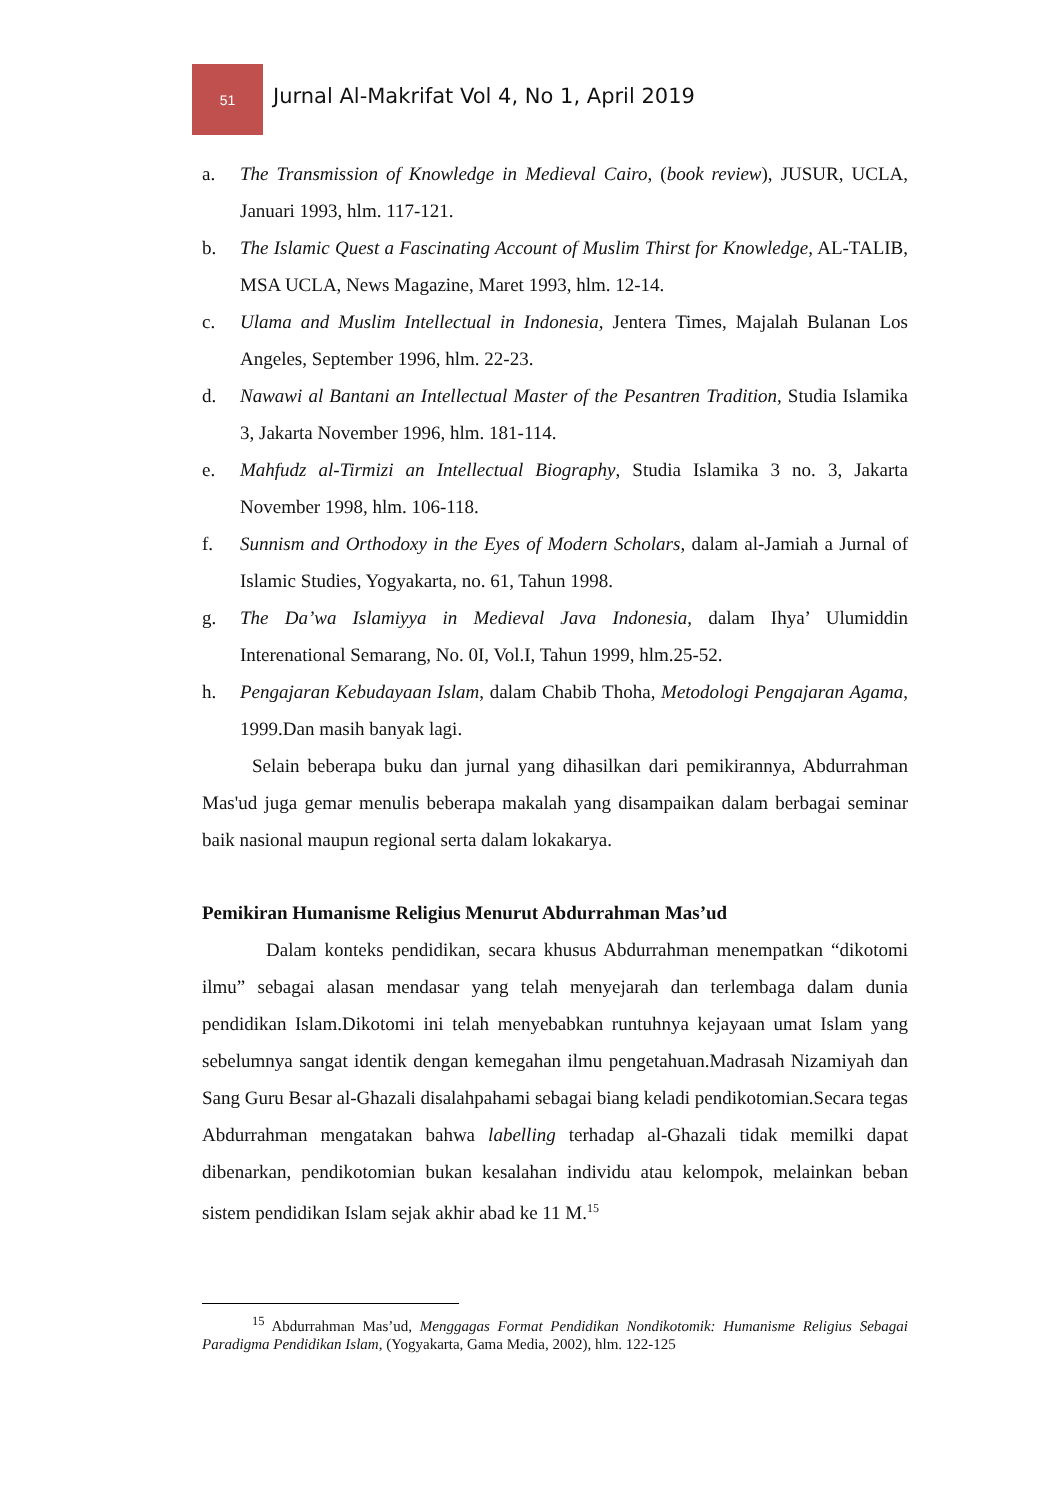51
Jurnal Al-Makrifat Vol 4, No 1, April 2019
a. The Transmission of Knowledge in Medieval Cairo, (book review), JUSUR, UCLA, Januari 1993, hlm. 117-121.
b. The Islamic Quest a Fascinating Account of Muslim Thirst for Knowledge, AL-TALIB, MSA UCLA, News Magazine, Maret 1993, hlm. 12-14.
c. Ulama and Muslim Intellectual in Indonesia, Jentera Times, Majalah Bulanan Los Angeles, September 1996, hlm. 22-23.
d. Nawawi al Bantani an Intellectual Master of the Pesantren Tradition, Studia Islamika 3, Jakarta November 1996, hlm. 181-114.
e. Mahfudz al-Tirmizi an Intellectual Biography, Studia Islamika 3 no. 3, Jakarta November 1998, hlm. 106-118.
f. Sunnism and Orthodoxy in the Eyes of Modern Scholars, dalam al-Jamiah a Jurnal of Islamic Studies, Yogyakarta, no. 61, Tahun 1998.
g. The Da’wa Islamiyya in Medieval Java Indonesia, dalam Ihya’ Ulumiddin Interenational Semarang, No. 0I, Vol.I, Tahun 1999, hlm.25-52.
h. Pengajaran Kebudayaan Islam, dalam Chabib Thoha, Metodologi Pengajaran Agama, 1999.Dan masih banyak lagi.
Selain beberapa buku dan jurnal yang dihasilkan dari pemikirannya, Abdurrahman Mas'ud juga gemar menulis beberapa makalah yang disampaikan dalam berbagai seminar baik nasional maupun regional serta dalam lokakarya.
Pemikiran Humanisme Religius Menurut Abdurrahman Mas’ud
Dalam konteks pendidikan, secara khusus Abdurrahman menempatkan “dikotomi ilmu” sebagai alasan mendasar yang telah menyejarah dan terlembaga dalam dunia pendidikan Islam.Dikotomi ini telah menyebabkan runtuhnya kejayaan umat Islam yang sebelumnya sangat identik dengan kemegahan ilmu pengetahuan.Madrasah Nizamiyah dan Sang Guru Besar al-Ghazali disalahpahami sebagai biang keladi pendikotomian.Secara tegas Abdurrahman mengatakan bahwa labelling terhadap al-Ghazali tidak memilki dapat dibenarkan, pendikotomian bukan kesalahan individu atau kelompok, melainkan beban sistem pendidikan Islam sejak akhir abad ke 11 M.<sup>15</sup>
<sup>15</sup> Abdurrahman Mas’ud, Menggagas Format Pendidikan Nondikotomik: Humanisme Religius Sebagai Paradigma Pendidikan Islam, (Yogyakarta, Gama Media, 2002), hlm. 122-125